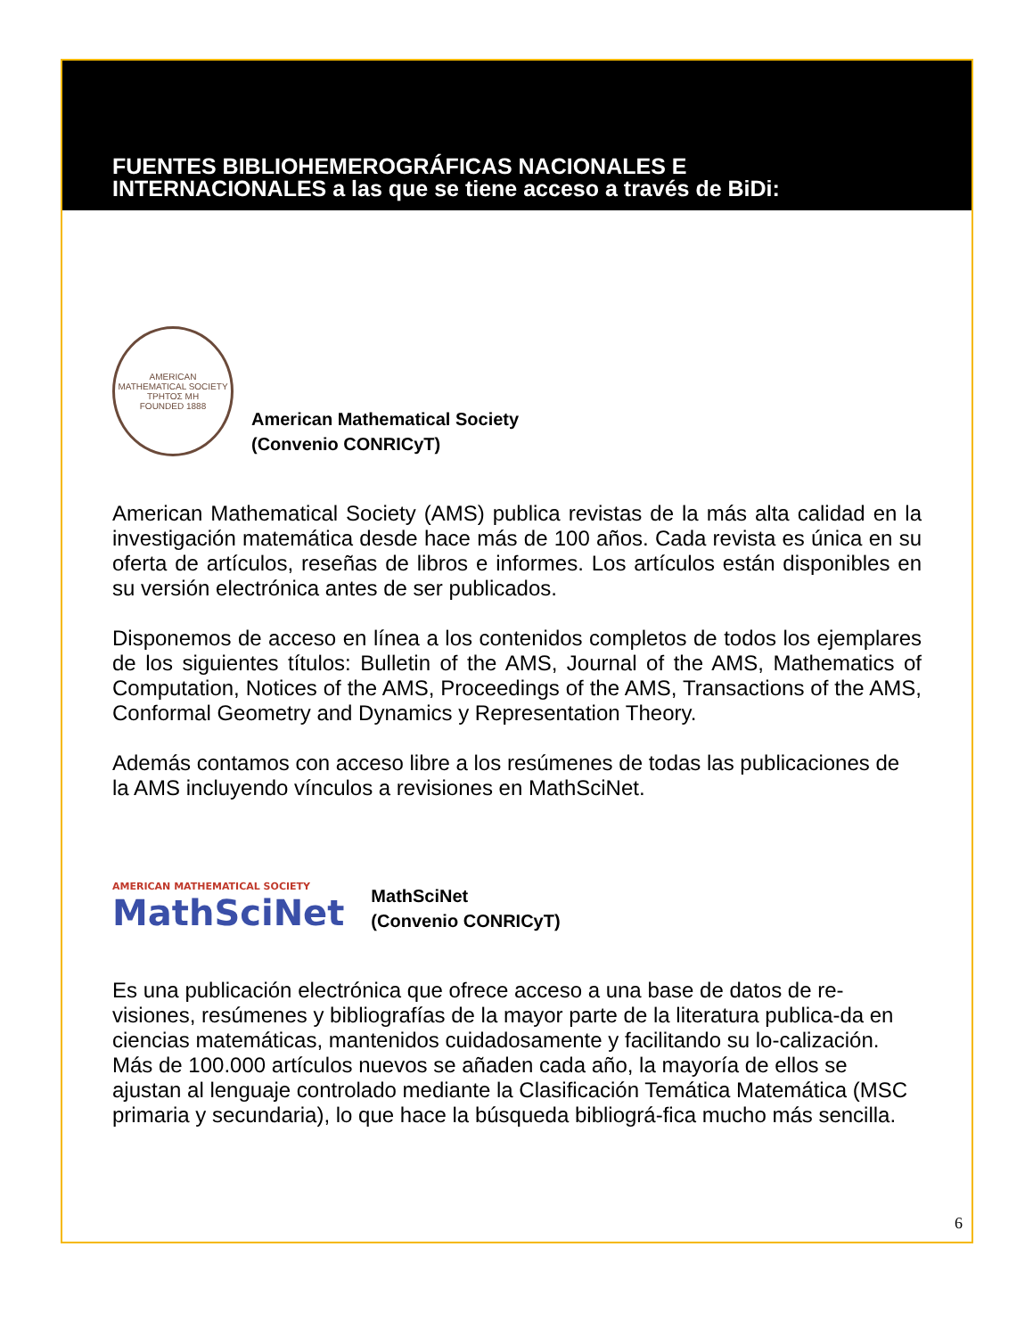FUENTES BIBLIOHEMEROGRÁFICAS NACIONALES E
INTERNACIONALES a las que se tiene acceso a través de BiDi:
AMERICAN MATHEMATICAL SOCIETY
ΤΡΗΤΟΣ ΜΗ
FOUNDED 1888
American Mathematical Society
(Convenio CONRICyT)
American Mathematical Society (AMS) publica revistas de la más alta calidad en la investigación matemática desde hace más de 100 años. Cada revista es única en su oferta de artículos, reseñas de libros e informes. Los artículos están disponibles en su versión electrónica antes de ser publicados.
Disponemos de acceso en línea a los contenidos completos de todos los ejemplares de los siguientes títulos: Bulletin of the AMS, Journal of the AMS, Mathematics of Computation, Notices of the AMS, Proceedings of the AMS, Transactions of the AMS, Conformal Geometry and Dynamics y Representation Theory.
Además contamos con acceso libre a los resúmenes de todas las publicaciones de la AMS incluyendo vínculos a revisiones en MathSciNet.
AMERICAN MATHEMATICAL SOCIETY
MathSciNet
MathSciNet
(Convenio CONRICyT)
Es una publicación electrónica que ofrece acceso a una base de datos de re-visiones, resúmenes y bibliografías de la mayor parte de la literatura publica-da en ciencias matemáticas, mantenidos cuidadosamente y facilitando su lo-calización. Más de 100.000 artículos nuevos se añaden cada año, la mayoría de ellos se ajustan al lenguaje controlado mediante la Clasificación Temática Matemática (MSC primaria y secundaria), lo que hace la búsqueda bibliográ-fica mucho más sencilla.
6